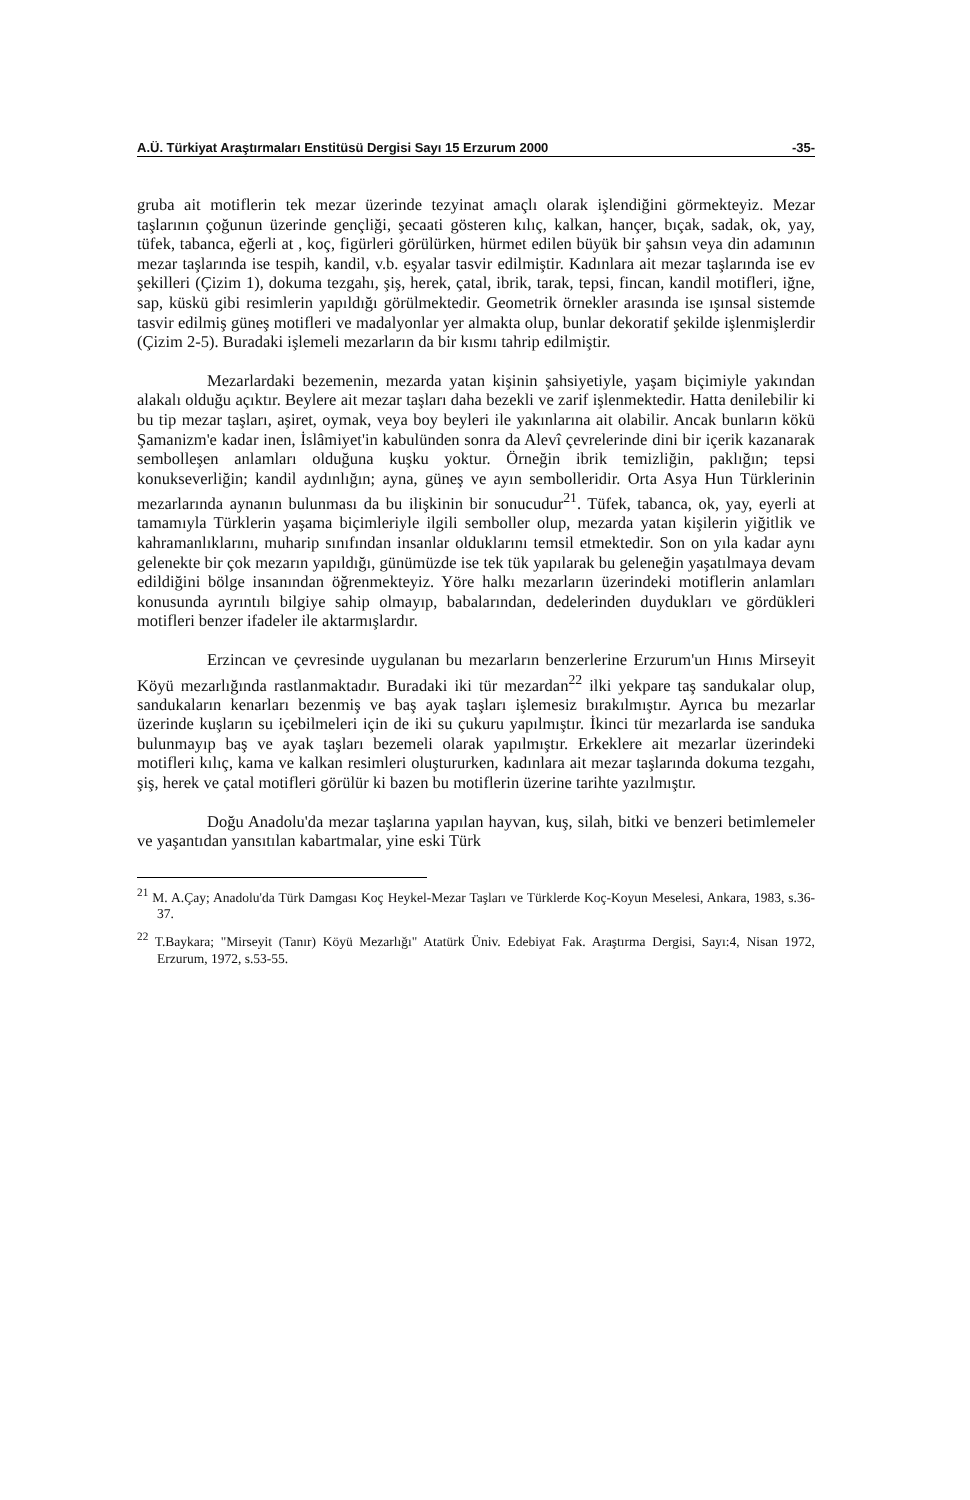A.Ü. Türkiyat Araştırmaları Enstitüsü Dergisi Sayı 15 Erzurum 2000 -35-
gruba ait motiflerin tek mezar üzerinde tezyinat amaçlı olarak işlendiğini görmekteyiz. Mezar taşlarının çoğunun üzerinde gençliği, şecaati gösteren kılıç, kalkan, hançer, bıçak, sadak, ok, yay, tüfek, tabanca, eğerli at , koç, figürleri görülürken, hürmet edilen büyük bir şahsın veya din adamının mezar taşlarında ise tespih, kandil, v.b. eşyalar tasvir edilmiştir. Kadınlara ait mezar taşlarında ise ev şekilleri (Çizim 1), dokuma tezgahı, şiş, herek, çatal, ibrik, tarak, tepsi, fincan, kandil motifleri, iğne, sap, küskü gibi resimlerin yapıldığı görülmektedir. Geometrik örnekler arasında ise ışınsal sistemde tasvir edilmiş güneş motifleri ve madalyonlar yer almakta olup, bunlar dekoratif şekilde işlenmişlerdir (Çizim 2-5). Buradaki işlemeli mezarların da bir kısmı tahrip edilmiştir.
Mezarlardaki bezemenin, mezarda yatan kişinin şahsiyetiyle, yaşam biçimiyle yakından alakalı olduğu açıktır. Beylere ait mezar taşları daha bezekli ve zarif işlenmektedir. Hatta denilebilir ki bu tip mezar taşları, aşiret, oymak, veya boy beyleri ile yakınlarına ait olabilir. Ancak bunların kökü Şamanizm'e kadar inen, İslâmiyet'in kabulünden sonra da Alevî çevrelerinde dini bir içerik kazanarak sembolleşen anlamları olduğuna kuşku yoktur. Örneğin ibrik temizliğin, paklığın; tepsi konukseverliğin; kandil aydınlığın; ayna, güneş ve ayın sembolleridir. Orta Asya Hun Türklerinin mezarlarında aynanın bulunması da bu ilişkinin bir sonucudur<sup>21</sup>. Tüfek, tabanca, ok, yay, eyerli at tamamıyla Türklerin yaşama biçimleriyle ilgili semboller olup, mezarda yatan kişilerin yiğitlik ve kahramanlıklarını, muharip sınıfından insanlar olduklarını temsil etmektedir. Son on yıla kadar aynı gelenekte bir çok mezarın yapıldığı, günümüzde ise tek tük yapılarak bu geleneğin yaşatılmaya devam edildiğini bölge insanından öğrenmekteyiz. Yöre halkı mezarların üzerindeki motiflerin anlamları konusunda ayrıntılı bilgiye sahip olmayıp, babalarından, dedelerinden duydukları ve gördükleri motifleri benzer ifadeler ile aktarmışlardır.
Erzincan ve çevresinde uygulanan bu mezarların benzerlerine Erzurum'un Hınıs Mirseyit Köyü mezarlığında rastlanmaktadır. Buradaki iki tür mezardan<sup>22</sup> ilki yekpare taş sandukalar olup, sandukaların kenarları bezenmiş ve baş ayak taşları işlemesiz bırakılmıştır. Ayrıca bu mezarlar üzerinde kuşların su içebilmeleri için de iki su çukuru yapılmıştır. İkinci tür mezarlarda ise sanduka bulunmayıp baş ve ayak taşları bezemeli olarak yapılmıştır. Erkeklere ait mezarlar üzerindeki motifleri kılıç, kama ve kalkan resimleri oluştururken, kadınlara ait mezar taşlarında dokuma tezgahı, şiş, herek ve çatal motifleri görülür ki bazen bu motiflerin üzerine tarihte yazılmıştır.
Doğu Anadolu'da mezar taşlarına yapılan hayvan, kuş, silah, bitki ve benzeri betimlemeler ve yaşantıdan yansıtılan kabartmalar, yine eski Türk
<sup>21</sup> M. A.Çay; Anadolu'da Türk Damgası Koç Heykel-Mezar Taşları ve Türklerde Koç-Koyun Meselesi, Ankara, 1983, s.36-37.
<sup>22</sup> T.Baykara; "Mirseyit (Tanır) Köyü Mezarlığı" Atatürk Üniv. Edebiyat Fak. Araştırma Dergisi, Sayı:4, Nisan 1972, Erzurum, 1972, s.53-55.